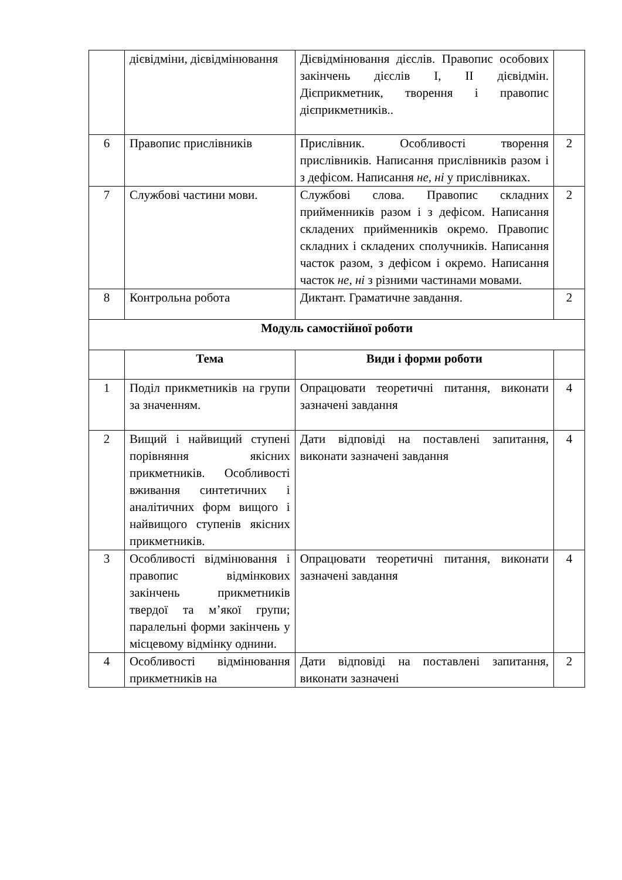| | дієвідміни, дієвідмінювання | Дієвідмінювання дієслів. Правопис особових закінчень дієслів I, II дієвідмін. Дієприкметник, творення і правопис дієприкметників.. | |
| 6 | Правопис прислівників | Прислівник. Особливості творення прислівників. Написання прислівників разом і з дефісом. Написання не, ні у прислівниках. | 2 |
| 7 | Службові частини мови. | Службові слова. Правопис складних прийменників разом і з дефісом. Написання складених прийменників окремо. Правопис складних і складених сполучників. Написання часток разом, з дефісом і окремо. Написання часток не, ні з різними частинами мовами. | 2 |
| 8 | Контрольна робота | Диктант. Граматичне завдання. | 2 |
| Модуль самостійної роботи | | | |
| | Тема | Види і форми роботи | |
| 1 | Поділ прикметників на групи за значенням. | Опрацювати теоретичні питання, виконати зазначені завдання | 4 |
| 2 | Вищий і найвищий ступені порівняння якісних прикметників. Особливості вживання синтетичних і аналітичних форм вищого і найвищого ступенів якісних прикметників. | Дати відповіді на поставлені запитання, виконати зазначені завдання | 4 |
| 3 | Особливості відмінювання і правопис відмінкових закінчень прикметників твердої та м’якої групи; паралельні форми закінчень у місцевому відмінку однини. | Опрацювати теоретичні питання, виконати зазначені завдання | 4 |
| 4 | Особливості відмінювання прикметників на | Дати відповіді на поставлені запитання, виконати зазначені | 2 |